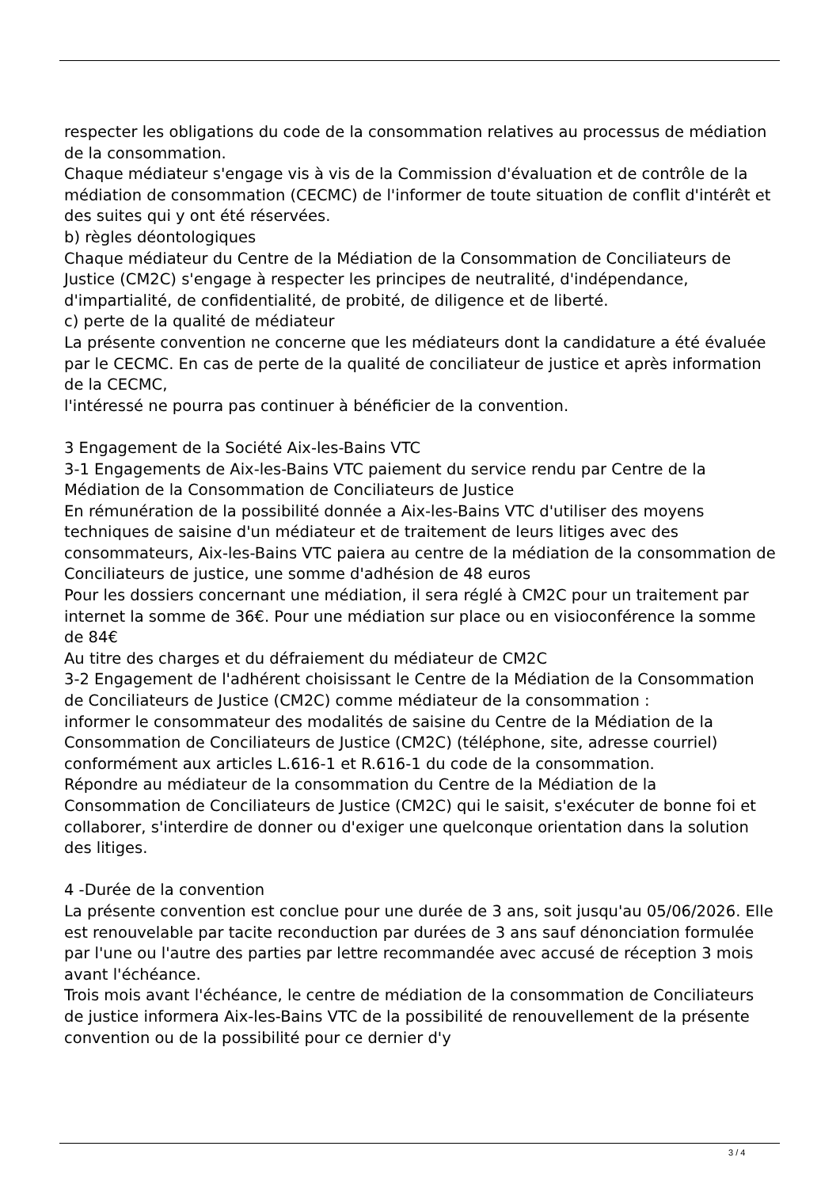respecter les obligations du code de la consommation relatives au processus de médiation de la consommation.
Chaque médiateur s'engage vis à vis de la Commission d'évaluation et de contrôle de la médiation de consommation (CECMC) de l'informer de toute situation de conflit d'intérêt et des suites qui y ont été réservées.
b) règles déontologiques
Chaque médiateur du Centre de la Médiation de la Consommation de Conciliateurs de Justice (CM2C) s'engage à respecter les principes de neutralité, d'indépendance, d'impartialité, de confidentialité, de probité, de diligence et de liberté.
c) perte de la qualité de médiateur
La présente convention ne concerne que les médiateurs dont la candidature a été évaluée par le CECMC. En cas de perte de la qualité de conciliateur de justice et après information de la CECMC,
l'intéressé ne pourra pas continuer à bénéficier de la convention.
3 Engagement de la Société Aix-les-Bains VTC
3-1 Engagements de Aix-les-Bains VTC paiement du service rendu par Centre de la Médiation de la Consommation de Conciliateurs de Justice
En rémunération de la possibilité donnée a Aix-les-Bains VTC d'utiliser des moyens techniques de saisine d'un médiateur et de traitement de leurs litiges avec des consommateurs, Aix-les-Bains VTC paiera au centre de la médiation de la consommation de Conciliateurs de justice, une somme d'adhésion de 48 euros
Pour les dossiers concernant une médiation, il sera réglé à CM2C pour un traitement par internet la somme de 36€. Pour une médiation sur place ou en visioconférence la somme de 84€
Au titre des charges et du défraiement du médiateur de CM2C
3-2 Engagement de l'adhérent choisissant le Centre de la Médiation de la Consommation de Conciliateurs de Justice (CM2C) comme médiateur de la consommation :
informer le consommateur des modalités de saisine du Centre de la Médiation de la Consommation de Conciliateurs de Justice (CM2C) (téléphone, site, adresse courriel) conformément aux articles L.616-1 et R.616-1 du code de la consommation.
Répondre au médiateur de la consommation du Centre de la Médiation de la Consommation de Conciliateurs de Justice (CM2C) qui le saisit, s'exécuter de bonne foi et collaborer, s'interdire de donner ou d'exiger une quelconque orientation dans la solution des litiges.
4 -Durée de la convention
La présente convention est conclue pour une durée de 3 ans, soit jusqu'au 05/06/2026. Elle est renouvelable par tacite reconduction par durées de 3 ans sauf dénonciation formulée par l'une ou l'autre des parties par lettre recommandée avec accusé de réception 3 mois avant l'échéance.
Trois mois avant l'échéance, le centre de médiation de la consommation de Conciliateurs de justice informera Aix-les-Bains VTC de la possibilité de renouvellement de la présente convention ou de la possibilité pour ce dernier d'y
3 / 4